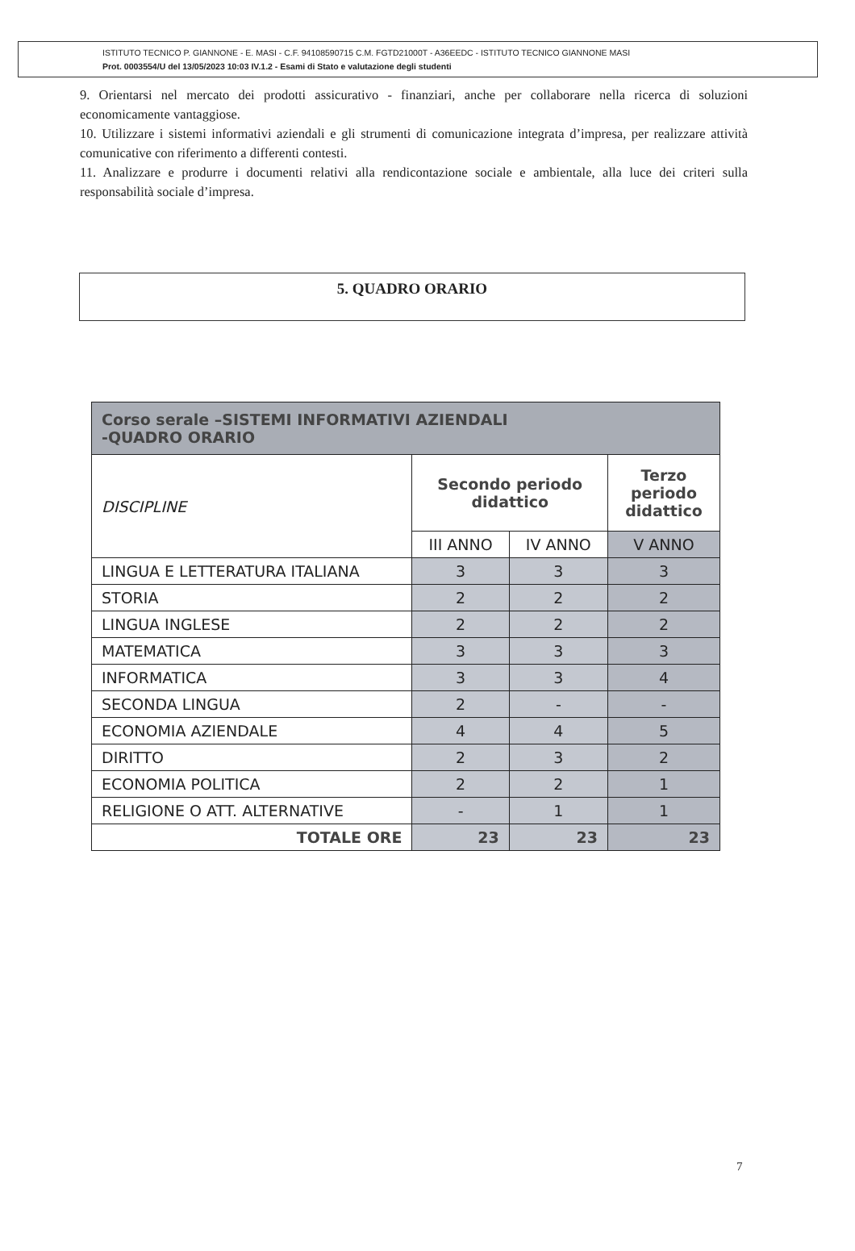ISTITUTO TECNICO P. GIANNONE - E. MASI - C.F. 94108590715 C.M. FGTD21000T - A36EEDC - ISTITUTO TECNICO GIANNONE MASI
Prot. 0003554/U del 13/05/2023 10:03 IV.1.2 - Esami di Stato e valutazione degli studenti
9. Orientarsi nel mercato dei prodotti assicurativo - finanziari, anche per collaborare nella ricerca di soluzioni economicamente vantaggiose.
10. Utilizzare i sistemi informativi aziendali e gli strumenti di comunicazione integrata d’impresa, per realizzare attività comunicative con riferimento a differenti contesti.
11. Analizzare e produrre i documenti relativi alla rendicontazione sociale e ambientale, alla luce dei criteri sulla responsabilità sociale d’impresa.
5. QUADRO ORARIO
| Corso serale –SISTEMI INFORMATIVI AZIENDALI -QUADRO ORARIO | | | |
| --- | --- | --- | --- |
| DISCIPLINE | Secondo periodo didattico | | Terzo periodo didattico |
| | III ANNO | IV ANNO | V ANNO |
| LINGUA E LETTERATURA ITALIANA | 3 | 3 | 3 |
| STORIA | 2 | 2 | 2 |
| LINGUA INGLESE | 2 | 2 | 2 |
| MATEMATICA | 3 | 3 | 3 |
| INFORMATICA | 3 | 3 | 4 |
| SECONDA LINGUA | 2 | - | - |
| ECONOMIA AZIENDALE | 4 | 4 | 5 |
| DIRITTO | 2 | 3 | 2 |
| ECONOMIA POLITICA | 2 | 2 | 1 |
| RELIGIONE O ATT. ALTERNATIVE | - | 1 | 1 |
| TOTALE ORE | 23 | 23 | 23 |
7